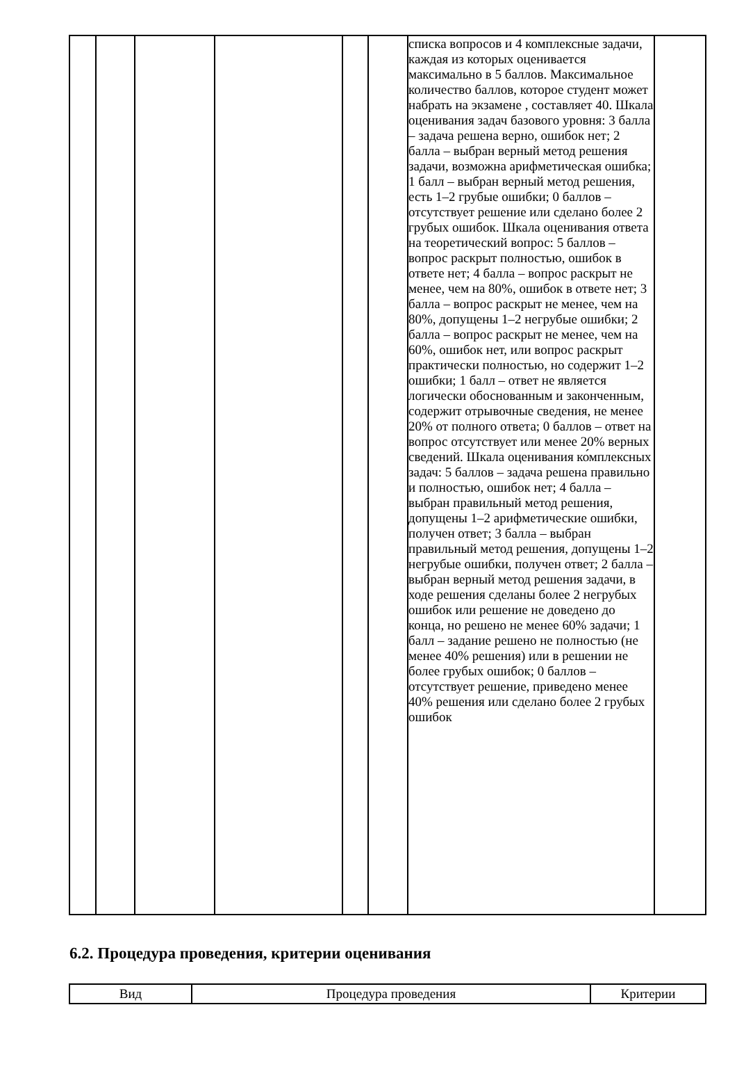| | | | | | | списка вопросов и 4 комплексные задачи, каждая из которых оценивается максимально в 5 баллов. Максимальное количество баллов, которое студент может набрать на экзамене , составляет 40. Шкала оценивания задач базового уровня: 3 балла – задача решена верно, ошибок нет; 2 балла – выбран верный метод решения задачи, возможна арифметическая ошибка; 1 балл – выбран верный метод решения, есть 1–2 грубые ошибки; 0 баллов – отсутствует решение или сделано более 2 грубых ошибок. Шкала оценивания ответа на теоретический вопрос: 5 баллов – вопрос раскрыт полностью, ошибок в ответе нет; 4 балла – вопрос раскрыт не менее, чем на 80%, ошибок в ответе нет; 3 балла – вопрос раскрыт не менее, чем на 80%, допущены 1–2 негрубые ошибки; 2 балла – вопрос раскрыт не менее, чем на 60%, ошибок нет, или вопрос раскрыт практически полностью, но содержит 1–2 ошибки; 1 балл – ответ не является логически обоснованным и законченным, содержит отрывочные сведения, не менее 20% от полного ответа; 0 баллов – ответ на вопрос отсутствует или менее 20% верных сведений. Шкала оценивания ко́мплексных задач: 5 баллов – задача решена правильно и полностью, ошибок нет; 4 балла – выбран правильный метод решения, допущены 1–2 арифметические ошибки, получен ответ; 3 балла – выбран правильный метод решения, допущены 1–2 негрубые ошибки, получен ответ; 2 балла – выбран верный метод решения задачи, в ходе решения сделаны более 2 негрубых ошибок или решение не доведено до конца, но решено не менее 60% задачи; 1 балл – задание решено не полностью (не менее 40% решения) или в решении не более грубых ошибок; 0 баллов – отсутствует решение, приведено менее 40% решения или сделано более 2 грубых ошибок | |
6.2. Процедура проведения, критерии оценивания
| Вид | Процедура проведения | Критерии |
| --- | --- | --- |